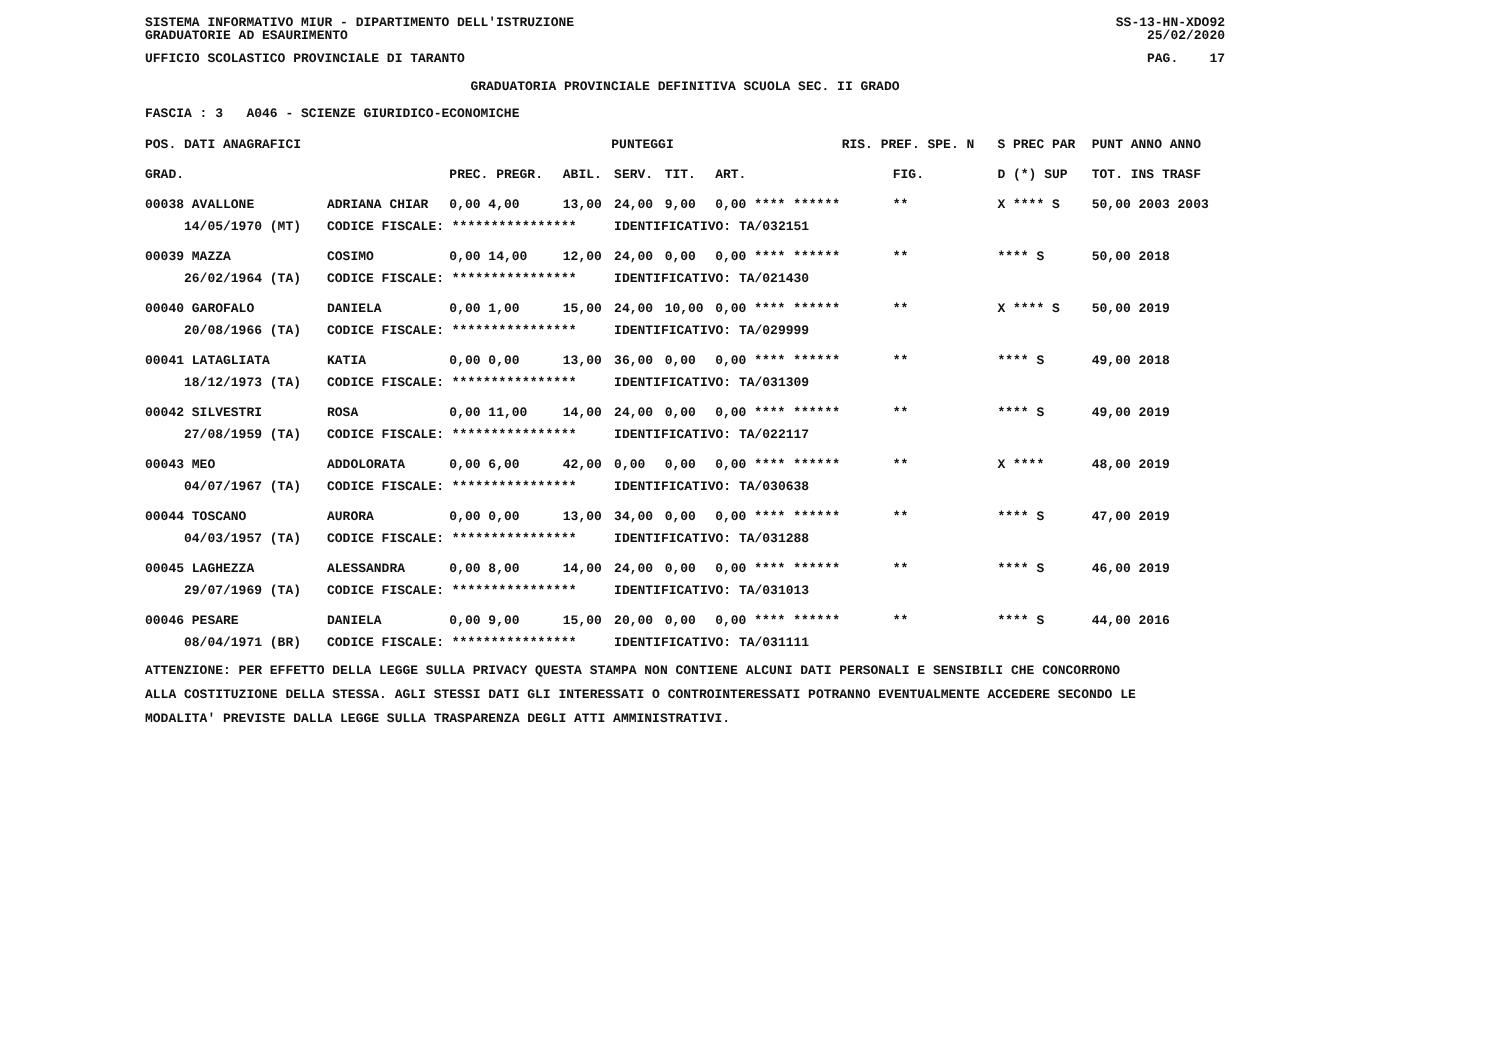SISTEMA INFORMATIVO MIUR - DIPARTIMENTO DELL'ISTRUZIONE SS-13-HN-XDO92
GRADUATORIE AD ESAURIMENTO 25/02/2020
UFFICIO SCOLASTICO PROVINCIALE DI TARANTO PAG. 17
GRADUATORIA PROVINCIALE DEFINITIVA SCUOLA SEC. II GRADO
FASCIA : 3 A046 - SCIENZE GIURIDICO-ECONOMICHE
| POS. DATI ANAGRAFICI | | PUNTEGGI | | | | | RIS. PREF. SPE. N | | S PREC PAR | PUNT ANNO ANNO |
| --- | --- | --- | --- | --- | --- | --- | --- | --- | --- | --- |
| GRAD. | | PREC. PREGR. | ABIL. | SERV. | TIT. | ART. | | FIG. | D (*) SUP | TOT. INS TRASF |
| 00038 AVALLONE | ADRIANA CHIAR | 0,00 4,00 | 13,00 | 24,00 | 9,00 | 0,00 **** ****** | | ** | X **** S | 50,00 2003 2003 |
| 14/05/1970 (MT) | CODICE FISCALE: **************** | | | IDENTIFICATIVO: TA/032151 | | | | | | |
| 00039 MAZZA | COSIMO | 0,00 14,00 | 12,00 | 24,00 | 0,00 | 0,00 **** ****** | | ** | **** S | 50,00 2018 |
| 26/02/1964 (TA) | CODICE FISCALE: **************** | | | IDENTIFICATIVO: TA/021430 | | | | | | |
| 00040 GAROFALO | DANIELA | 0,00 1,00 | 15,00 | 24,00 | 10,00 | 0,00 **** ****** | | ** | X **** S | 50,00 2019 |
| 20/08/1966 (TA) | CODICE FISCALE: **************** | | | IDENTIFICATIVO: TA/029999 | | | | | | |
| 00041 LATAGLIATA | KATIA | 0,00 0,00 | 13,00 | 36,00 | 0,00 | 0,00 **** ****** | | ** | **** S | 49,00 2018 |
| 18/12/1973 (TA) | CODICE FISCALE: **************** | | | IDENTIFICATIVO: TA/031309 | | | | | | |
| 00042 SILVESTRI | ROSA | 0,00 11,00 | 14,00 | 24,00 | 0,00 | 0,00 **** ****** | | ** | **** S | 49,00 2019 |
| 27/08/1959 (TA) | CODICE FISCALE: **************** | | | IDENTIFICATIVO: TA/022117 | | | | | | |
| 00043 MEO | ADDOLORATA | 0,00 6,00 | 42,00 | 0,00 | 0,00 | 0,00 **** ****** | | ** | X **** | 48,00 2019 |
| 04/07/1967 (TA) | CODICE FISCALE: **************** | | | IDENTIFICATIVO: TA/030638 | | | | | | |
| 00044 TOSCANO | AURORA | 0,00 0,00 | 13,00 | 34,00 | 0,00 | 0,00 **** ****** | | ** | **** S | 47,00 2019 |
| 04/03/1957 (TA) | CODICE FISCALE: **************** | | | IDENTIFICATIVO: TA/031288 | | | | | | |
| 00045 LAGHEZZA | ALESSANDRA | 0,00 8,00 | 14,00 | 24,00 | 0,00 | 0,00 **** ****** | | ** | **** S | 46,00 2019 |
| 29/07/1969 (TA) | CODICE FISCALE: **************** | | | IDENTIFICATIVO: TA/031013 | | | | | | |
| 00046 PESARE | DANIELA | 0,00 9,00 | 15,00 | 20,00 | 0,00 | 0,00 **** ****** | | ** | **** S | 44,00 2016 |
| 08/04/1971 (BR) | CODICE FISCALE: **************** | | | IDENTIFICATIVO: TA/031111 | | | | | | |
ATTENZIONE: PER EFFETTO DELLA LEGGE SULLA PRIVACY QUESTA STAMPA NON CONTIENE ALCUNI DATI PERSONALI E SENSIBILI CHE CONCORRONO
ALLA COSTITUZIONE DELLA STESSA. AGLI STESSI DATI GLI INTERESSATI O CONTROINTERESSATI POTRANNO EVENTUALMENTE ACCEDERE SECONDO LE
MODALITA' PREVISTE DALLA LEGGE SULLA TRASPARENZA DEGLI ATTI AMMINISTRATIVI.